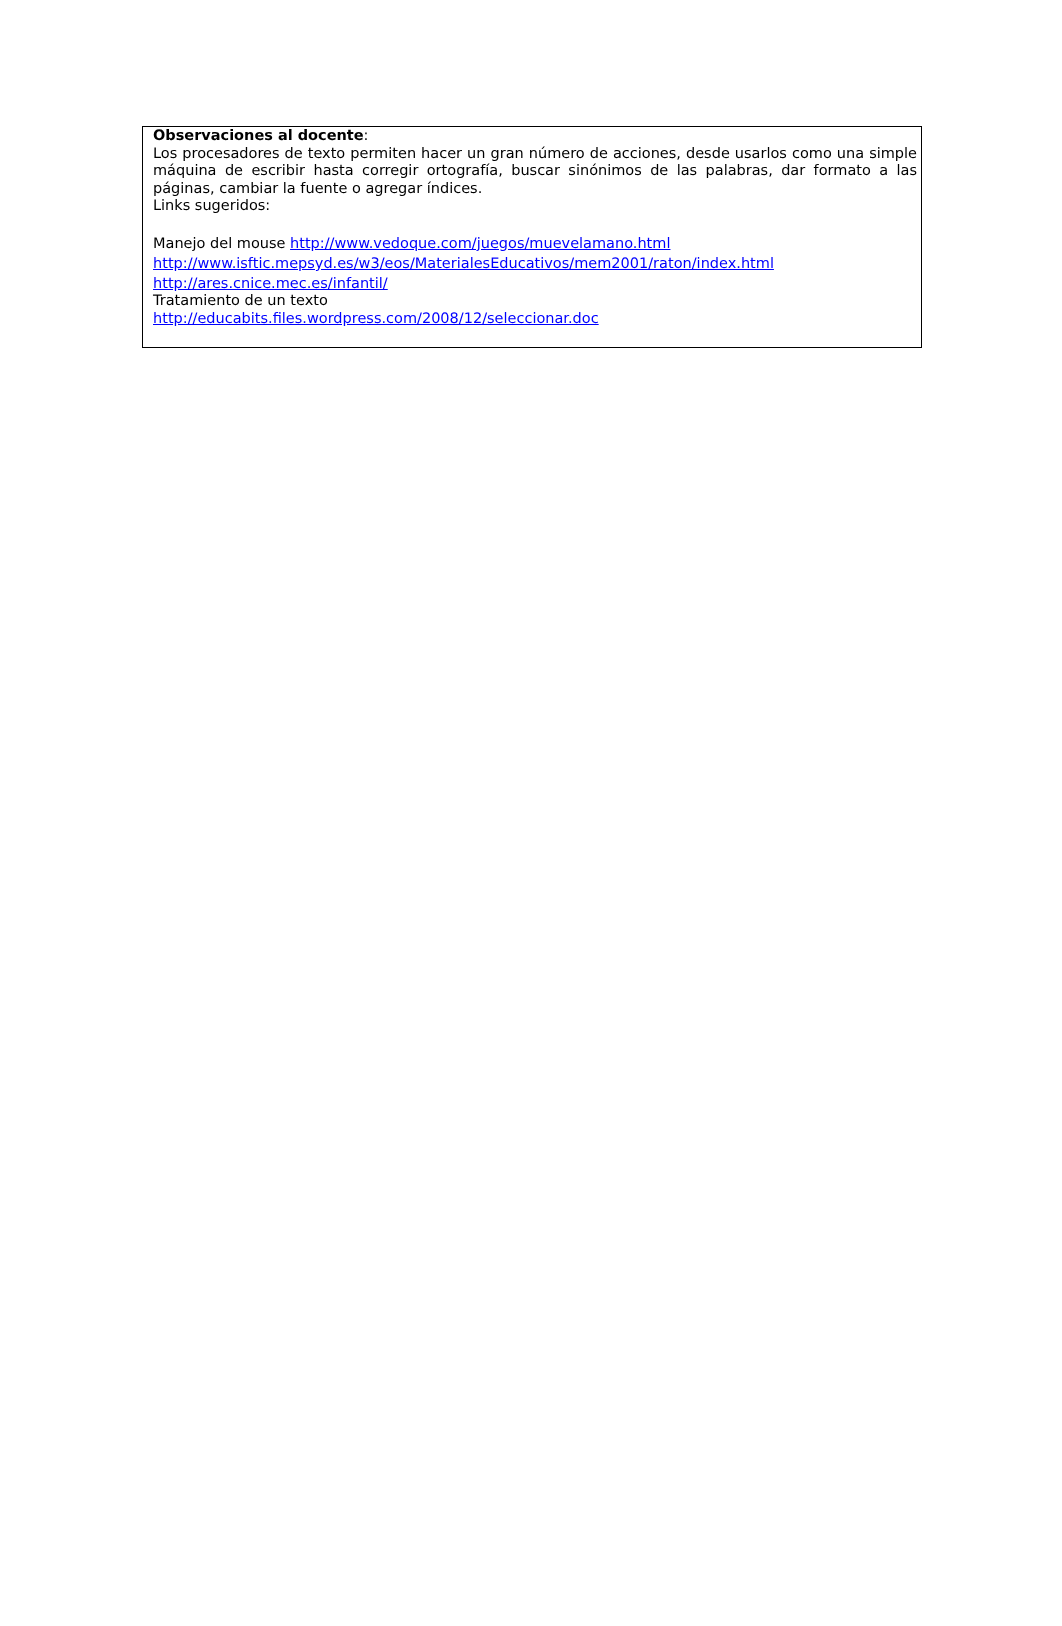Observaciones al docente:
Los procesadores de texto permiten hacer un gran número de acciones, desde usarlos como una simple máquina de escribir hasta corregir ortografía, buscar sinónimos de las palabras, dar formato a las páginas, cambiar la fuente o agregar índices.
Links sugeridos:
Manejo del mouse http://www.vedoque.com/juegos/muevelamano.html
http://www.isftic.mepsyd.es/w3/eos/MaterialesEducativos/mem2001/raton/index.html
http://ares.cnice.mec.es/infantil/
Tratamiento de un texto
http://educabits.files.wordpress.com/2008/12/seleccionar.doc